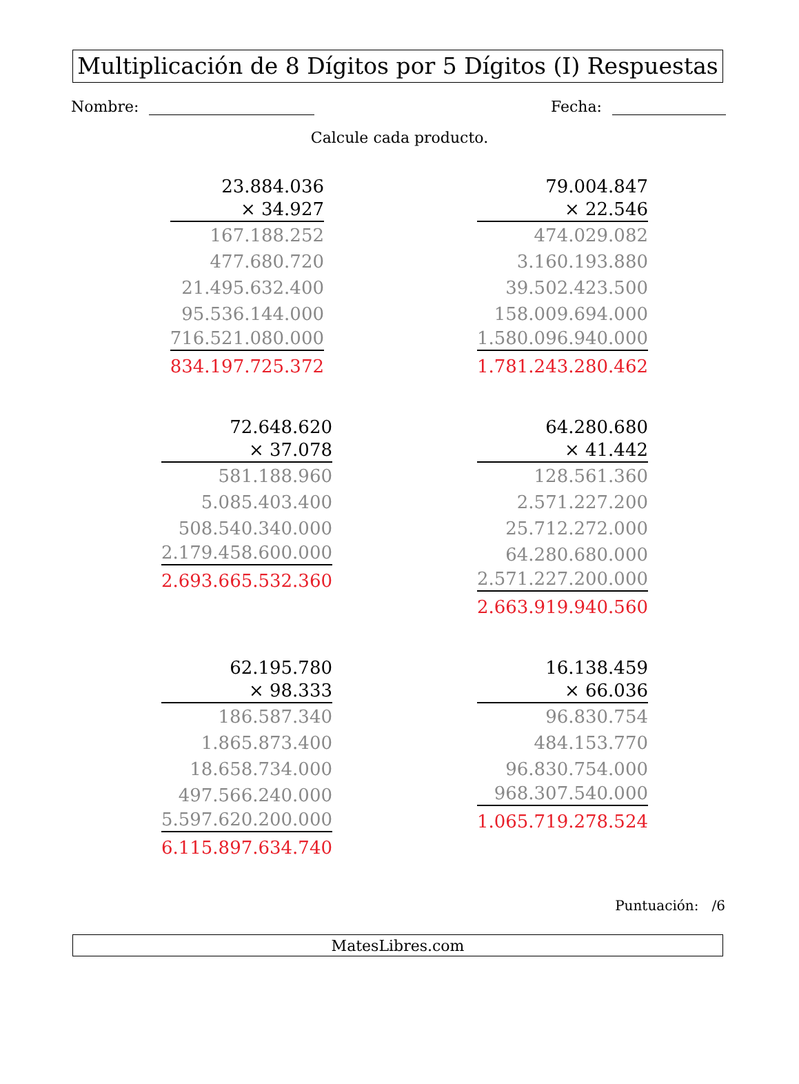Multiplicación de 8 Dígitos por 5 Dígitos (I) Respuestas
Nombre: Fecha:
Calcule cada producto.
23.884.036
× 34.927
167.188.252
477.680.720
21.495.632.400
95.536.144.000
716.521.080.000
834.197.725.372
79.004.847
× 22.546
474.029.082
3.160.193.880
39.502.423.500
158.009.694.000
1.580.096.940.000
1.781.243.280.462
72.648.620
× 37.078
581.188.960
5.085.403.400
508.540.340.000
2.179.458.600.000
2.693.665.532.360
64.280.680
× 41.442
128.561.360
2.571.227.200
25.712.272.000
64.280.680.000
2.571.227.200.000
2.663.919.940.560
62.195.780
× 98.333
186.587.340
1.865.873.400
18.658.734.000
497.566.240.000
5.597.620.200.000
6.115.897.634.740
16.138.459
× 66.036
96.830.754
484.153.770
96.830.754.000
968.307.540.000
1.065.719.278.524
Puntuación: /6
MatesLibres.com